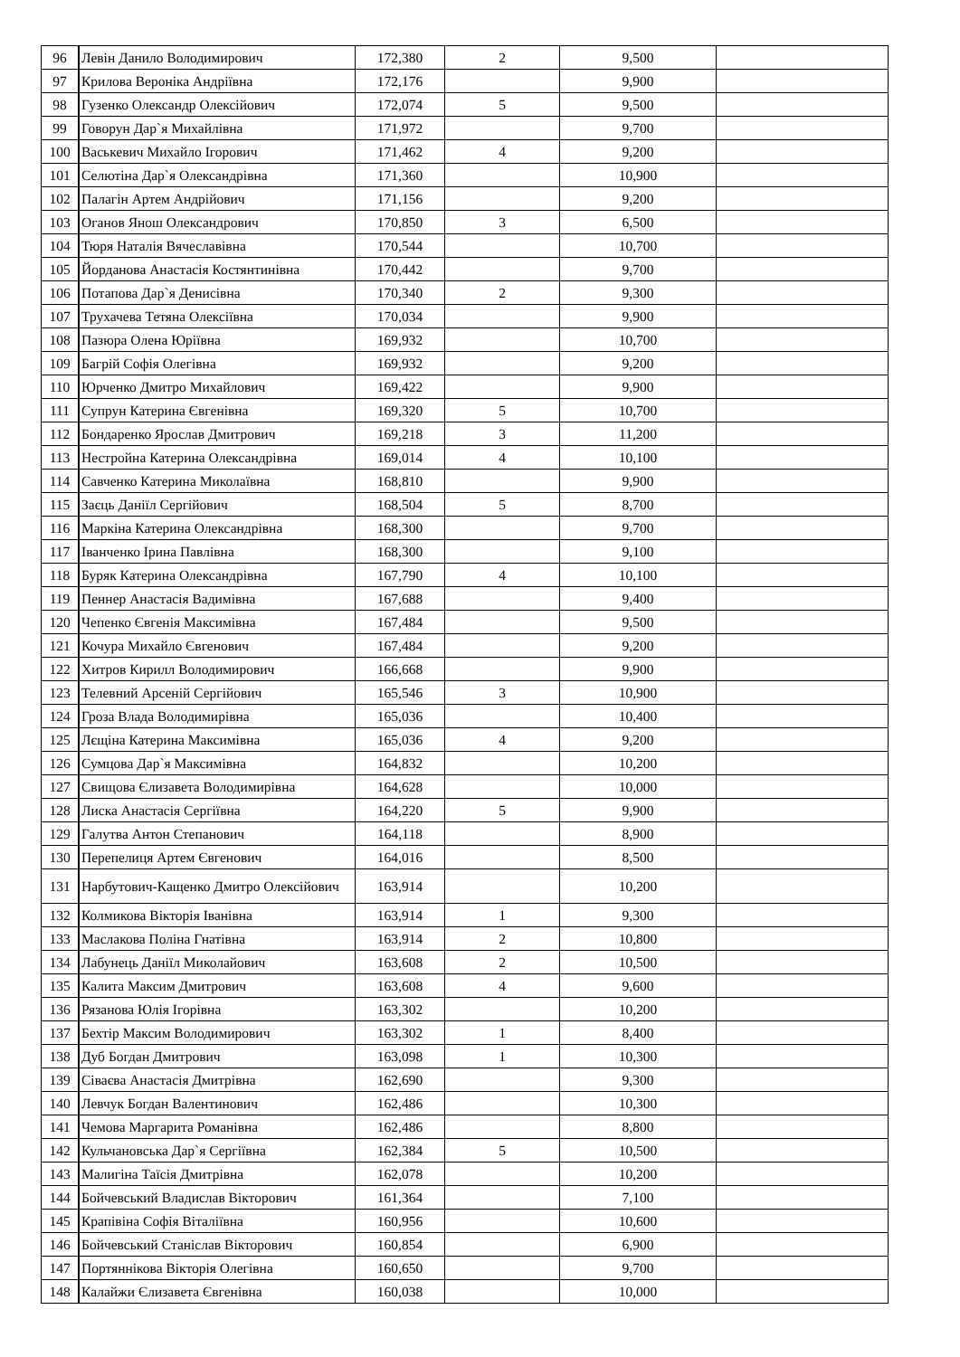| 96 | Левін Данило Володимирович | 172,380 | 2 | 9,500 | |
| 97 | Крилова Вероніка Андріївна | 172,176 | | 9,900 | |
| 98 | Гузенко Олександр Олексійович | 172,074 | 5 | 9,500 | |
| 99 | Говорун Дар`я Михайлівна | 171,972 | | 9,700 | |
| 100 | Васькевич Михайло Ігорович | 171,462 | 4 | 9,200 | |
| 101 | Селютіна Дар`я Олександрівна | 171,360 | | 10,900 | |
| 102 | Палагін Артем Андрійович | 171,156 | | 9,200 | |
| 103 | Оганов Янош Олександрович | 170,850 | 3 | 6,500 | |
| 104 | Тюря Наталія Вячеславівна | 170,544 | | 10,700 | |
| 105 | Йорданова Анастасія Костянтинівна | 170,442 | | 9,700 | |
| 106 | Потапова Дар`я Денисівна | 170,340 | 2 | 9,300 | |
| 107 | Трухачева Тетяна Олексіївна | 170,034 | | 9,900 | |
| 108 | Пазюра Олена Юріївна | 169,932 | | 10,700 | |
| 109 | Багрій Софія Олегівна | 169,932 | | 9,200 | |
| 110 | Юрченко Дмитро Михайлович | 169,422 | | 9,900 | |
| 111 | Супрун Катерина Євгенівна | 169,320 | 5 | 10,700 | |
| 112 | Бондаренко Ярослав Дмитрович | 169,218 | 3 | 11,200 | |
| 113 | Нестройна Катерина Олександрівна | 169,014 | 4 | 10,100 | |
| 114 | Савченко Катерина Миколаївна | 168,810 | | 9,900 | |
| 115 | Заєць Даніїл Сергійович | 168,504 | 5 | 8,700 | |
| 116 | Маркіна Катерина Олександрівна | 168,300 | | 9,700 | |
| 117 | Іванченко Ірина Павлівна | 168,300 | | 9,100 | |
| 118 | Буряк Катерина Олександрівна | 167,790 | 4 | 10,100 | |
| 119 | Пеннер Анастасія Вадимівна | 167,688 | | 9,400 | |
| 120 | Чепенко Євгенія Максимівна | 167,484 | | 9,500 | |
| 121 | Кочура Михайло Євгенович | 167,484 | | 9,200 | |
| 122 | Хитров Кирилл Володимирович | 166,668 | | 9,900 | |
| 123 | Телевний Арсеній Сергійович | 165,546 | 3 | 10,900 | |
| 124 | Гроза Влада Володимирівна | 165,036 | | 10,400 | |
| 125 | Лєщіна Катерина Максимівна | 165,036 | 4 | 9,200 | |
| 126 | Сумцова Дар`я Максимівна | 164,832 | | 10,200 | |
| 127 | Свищова Єлизавета Володимирівна | 164,628 | | 10,000 | |
| 128 | Лиска Анастасія Сергіївна | 164,220 | 5 | 9,900 | |
| 129 | Галутва Антон Степанович | 164,118 | | 8,900 | |
| 130 | Перепелиця Артем Євгенович | 164,016 | | 8,500 | |
| 131 | Нарбутович-Кащенко Дмитро Олексійович | 163,914 | | 10,200 | |
| 132 | Колмикова Вікторія Іванівна | 163,914 | 1 | 9,300 | |
| 133 | Маслакова Поліна Гнатівна | 163,914 | 2 | 10,800 | |
| 134 | Лабунець Даніїл Миколайович | 163,608 | 2 | 10,500 | |
| 135 | Калита Максим Дмитрович | 163,608 | 4 | 9,600 | |
| 136 | Рязанова Юлія Ігорівна | 163,302 | | 10,200 | |
| 137 | Бехтір Максим Володимирович | 163,302 | 1 | 8,400 | |
| 138 | Дуб Богдан Дмитрович | 163,098 | 1 | 10,300 | |
| 139 | Сіваєва Анастасія Дмитрівна | 162,690 | | 9,300 | |
| 140 | Левчук Богдан Валентинович | 162,486 | | 10,300 | |
| 141 | Чемова Маргарита Романівна | 162,486 | | 8,800 | |
| 142 | Кульчановська Дар`я Сергіївна | 162,384 | 5 | 10,500 | |
| 143 | Малигіна Таїсія Дмитрівна | 162,078 | | 10,200 | |
| 144 | Бойчевський Владислав Вікторович | 161,364 | | 7,100 | |
| 145 | Крапівіна Софія Віталіївна | 160,956 | | 10,600 | |
| 146 | Бойчевський Станіслав Вікторович | 160,854 | | 6,900 | |
| 147 | Портяннікова Вікторія Олегівна | 160,650 | | 9,700 | |
| 148 | Калайжи Єлизавета Євгенівна | 160,038 | | 10,000 | |